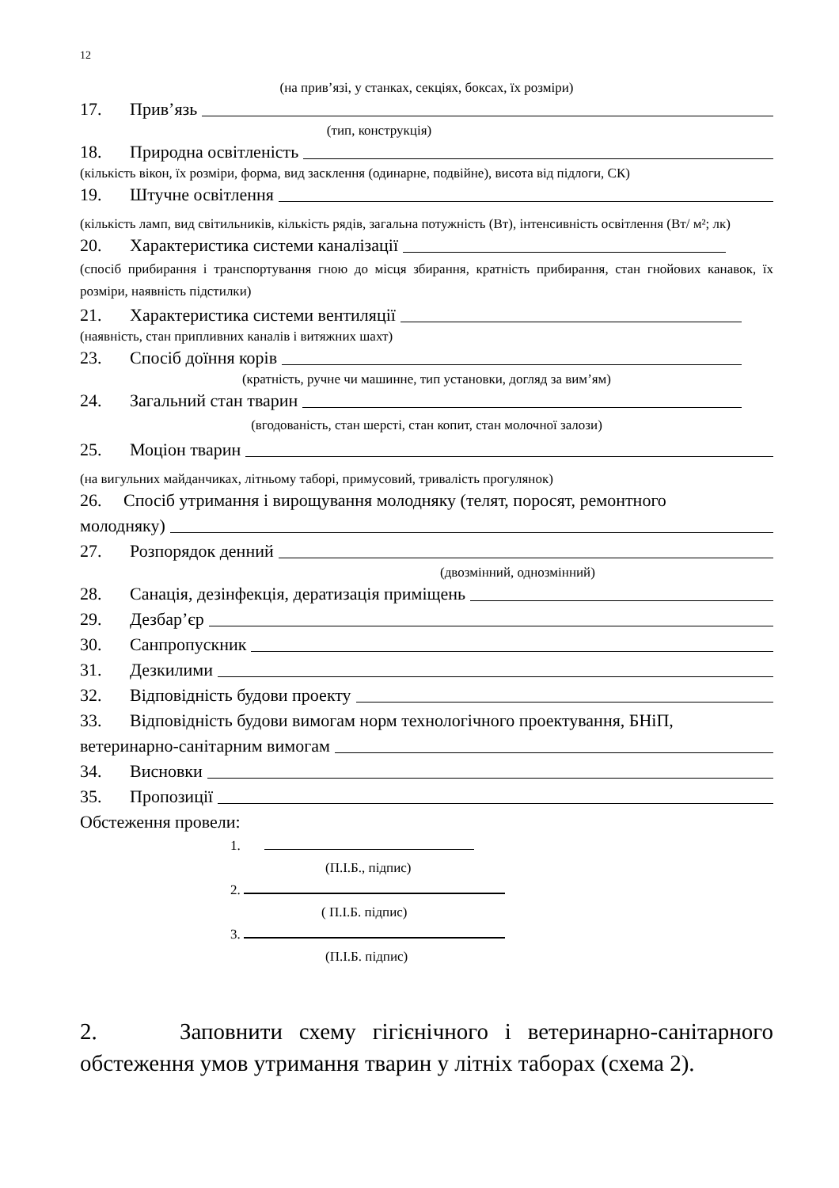12
(на прив’язі, у станках, секціях, боксах, їх розміри)
17. Прив’язь
(тип, конструкція)
18. Природна освітленість
(кількість вікон, їх розміри, форма, вид засклення (одинарне, подвійне), висота від підлоги, СК)
19. Штучне освітлення
(кількість ламп, вид світильників, кількість рядів, загальна потужність (Вт), інтенсивність освітлення (Вт/ м²; лк)
20. Характеристика системи каналізації
(спосіб прибирання і транспортування гною до місця збирання, кратність прибирання, стан гнойових канавок, їх розміри, наявність підстилки)
21. Характеристика системи вентиляції
(наявність, стан припливних каналів і витяжних шахт)
23. Спосіб доїння корів
(кратність, ручне чи машинне, тип установки, догляд за вим’ям)
24. Загальний стан тварин
(вгодованість, стан шерсті, стан копит, стан молочної залози)
25. Моціон тварин
(на вигульних майданчиках, літньому таборі, примусовий, тривалість прогулянок)
26. Спосіб утримання і вирощування молодняку (телят, поросят, ремонтного
молодняку)
27. Розпорядок денний
(двозмінний, однозмінний)
28. Санація, дезінфекція, дератизація приміщень
29. Дезбар’єр
30. Санпропускник
31. Дезкилими
32. Відповідність будови проекту
33. Відповідність будови вимогам норм технологічного проектування, БНіП,
ветеринарно-санітарним вимогам
34. Висновки
35. Пропозиції
Обстеження провели:
1.
(П.І.Б., підпис)
2.
( П.І.Б. підпис)
3.
(П.І.Б. підпис)
2. Заповнити схему гігієнічного і ветеринарно-санітарного обстеження умов утримання тварин у літніх таборах (схема 2).